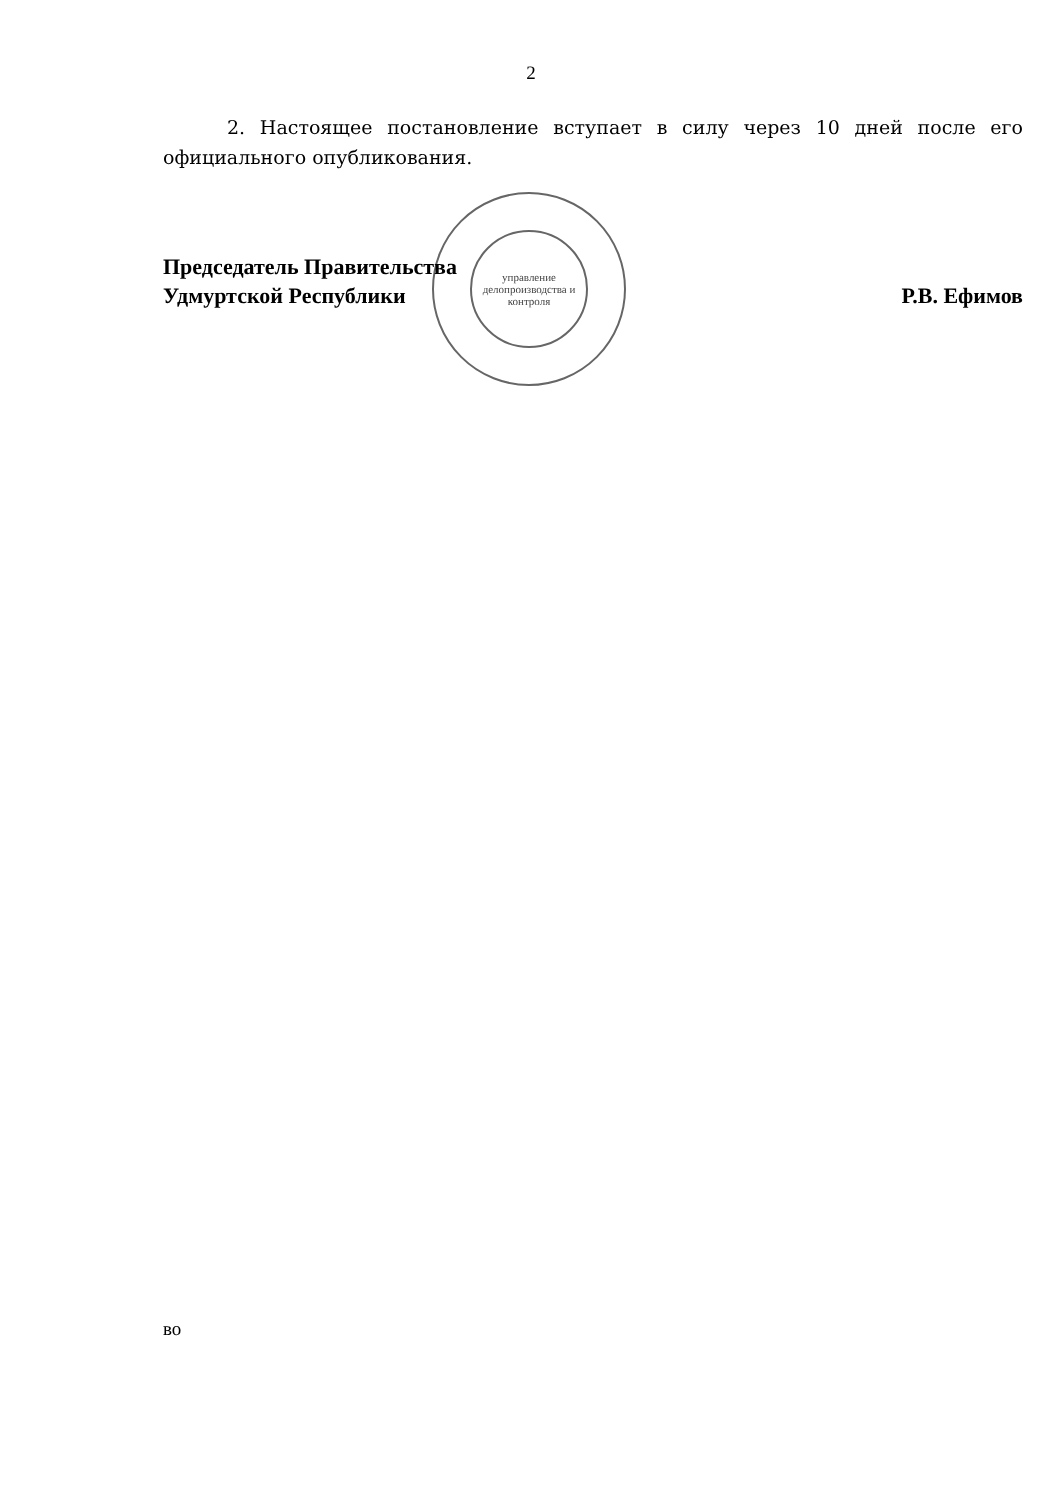управление делопроизводства и контроля
2
2. Настоящее постановление вступает в силу через 10 дней после его официального опубликования.
Председатель Правительства
Удмуртской Республики
Р.В. Ефимов
во